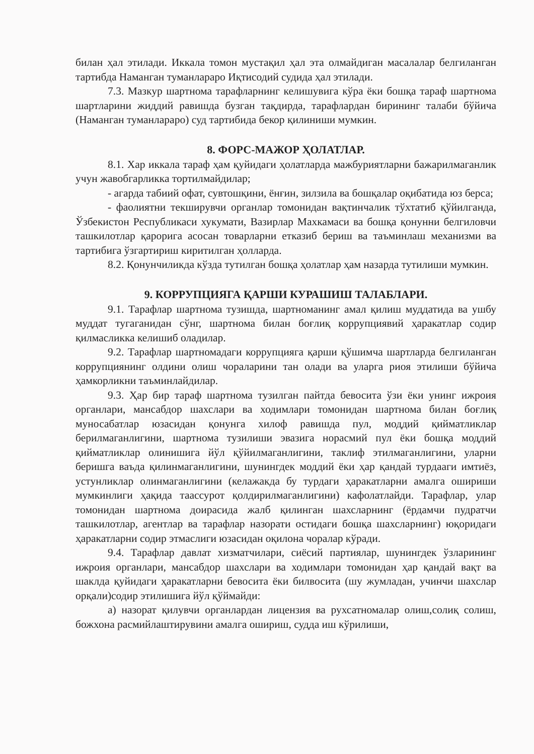билан ҳал этилади. Иккала томон мустақил ҳал эта олмайдиган масалалар белгиланган тартибда Наманган туманлараро Иқтисодий судида ҳал этилади.
7.3. Мазкур шартнома тарафларнинг келишувига кўра ёки бошқа тараф шартнома шартларини жиддий равишда бузган тақдирда, тарафлардан бирининг талаби бўйича (Наманган туманлараро) суд тартибида бекор қилиниши мумкин.
8. ФОРС-МАЖОР ҲОЛАТЛАР.
8.1. Хар иккала тараф ҳам қуйидаги ҳолатларда мажбуриятларни бажарилмаганлик учун жавобгарликка тортилмайдилар;
- агарда табиий офат, сувтошқини, ёнғин, зилзила ва бошқалар оқибатида юз берса;
- фаолиятни текширувчи органлар томонидан вақтинчалик тўхтатиб қўйилганда, Ўзбекистон Республикаси хукумати, Вазирлар Махкамаси ва бошқа қонунни белгиловчи ташкилотлар қарорига асосан товарларни етказиб бериш ва таъминлаш механизми ва тартибига ўзгартириш киритилган ҳолларда.
8.2. Қонунчиликда кўзда тутилган бошқа ҳолатлар ҳам назарда тутилиши мумкин.
9. КОРРУПЦИЯГА ҚАРШИ КУРАШИШ ТАЛАБЛАРИ.
9.1. Тарафлар шартнома тузишда, шартноманинг амал қилиш муддатида ва ушбу муддат тугаганидан сўнг, шартнома билан боғлиқ коррупциявий ҳаракатлар содир қилмасликка келишиб оладилар.
9.2. Тарафлар шартномадаги коррупцияга қарши қўшимча шартларда белгиланган коррупциянинг олдини олиш чораларини тан олади ва уларга риоя этилиши бўйича ҳамкорликни таъминлайдилар.
9.3. Ҳар бир тараф шартнома тузилган пайтда бевосита ўзи ёки унинг ижроия органлари, мансабдор шахслари ва ходимлари томонидан шартнома билан боғлиқ муносабатлар юзасидан қонунга хилоф равишда пул, моддий қийматликлар берилмаганлигини, шартнома тузилиши эвазига норасмий пул ёки бошқа моддий қийматликлар олинишига йўл қўйилмаганлигини, таклиф этилмаганлигини, уларни беришга ваъда қилинмаганлигини, шунингдек моддий ёки ҳар қандай турдааги имтиёз, устунликлар олинмаганлигини (келажакда бу турдаги ҳаракатларни амалга ошириши мумкинлиги ҳақида таассурот қолдирилмаганлигини) кафолатлайди. Тарафлар, улар томонидан шартнома доирасида жалб қилинган шахсларнинг (ёрдамчи пудратчи ташкилотлар, агентлар ва тарафлар назорати остидаги бошқа шахсларнинг) юқоридаги ҳаракатларни содир этмаслиги юзасидан оқилона чоралар кўради.
9.4. Тарафлар давлат хизматчилари, сиёсий партиялар, шунингдек ўзларининг ижроия органлари, мансабдор шахслари ва ходимлари томонидан ҳар қандай вақт ва шаклда қуйидаги ҳаракатларни бевосита ёки билвосита (шу жумладан, учинчи шахслар орқали)содир этилишига йўл қўймайди:
а) назорат қилувчи органлардан лицензия ва рухсатномалар олиш,солиқ солиш, божхона расмийлаштирувини амалга ошириш, судда иш кўрилиши,